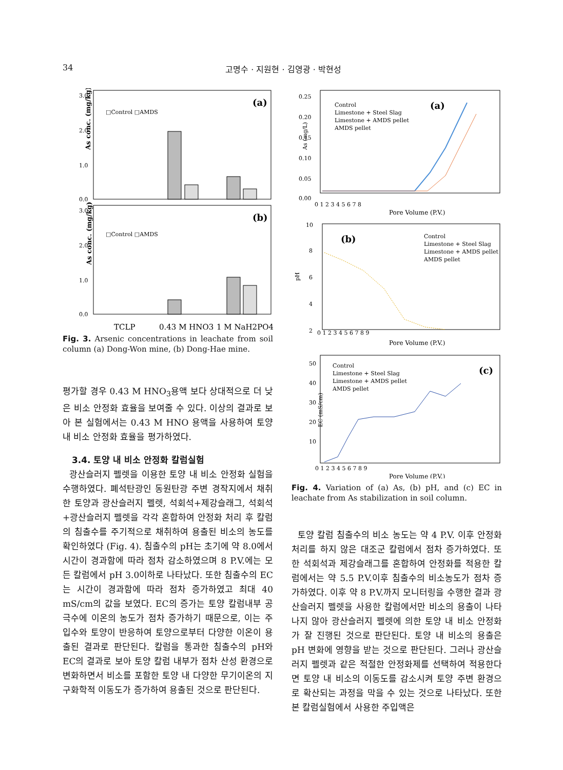34
고명수 · 지원현 · 김영광 · 박현성
As conc. (mg/kg)
3.0
2.0
1.0
0.0
(a)
□Control □AMDS
As conc. (mg/kg)
3.0
2.0
1.0
0.0
(b)
□Control □AMDS
TCLP
0.43 M HNO3
1 M NaH2PO4
Fig. 3. Arsenic concentrations in leachate from soil column (a) Dong-Won mine, (b) Dong-Hae mine.
평가할 경우 0.43 M HNO<sub>3</sub>용액 보다 상대적으로 더 낮은 비소 안정화 효율을 보여줄 수 있다. 이상의 결과로 보아 본 실험에서는 0.43 M HNO 용액을 사용하여 토양 내 비소 안정화 효율을 평가하였다.
3.4. 토양 내 비소 안정화 칼럼실험
광산슬러지 펠렛을 이용한 토양 내 비소 안정화 실험을 수행하였다. 폐석탄광인 동원탄광 주변 경작지에서 채취한 토양과 광산슬러지 펠렛, 석회석+제강슬래그, 석회석+광산슬러지 펠렛을 각각 혼합하여 안정화 처리 후 칼럼의 침출수를 주기적으로 채취하여 용출된 비소의 농도를 확인하였다 (Fig. 4). 침출수의 pH는 초기에 약 8.0에서 시간이 경과함에 따라 점차 감소하였으며 8 P.V.에는 모든 칼럼에서 pH 3.0이하로 나타났다. 또한 침출수의 EC는 시간이 경과함에 따라 점차 증가하였고 최대 40 mS/cm의 값을 보였다. EC의 증가는 토양 칼럼내부 공극수에 이온의 농도가 점차 증가하기 때문으로, 이는 주입수와 토양이 반응하여 토양으로부터 다양한 이온이 용출된 결과로 판단된다. 칼럼을 통과한 침출수의 pH와 EC의 결과로 보아 토양 칼럼 내부가 점차 산성 환경으로 변화하면서 비소를 포함한 토양 내 다양한 무기이온의 지구화학적 이동도가 증가하여 용출된 것으로 판단된다.
As (mg/L)
0.25
0.20
0.15
0.10
0.05
0.00
0 1 2 3 4 5 6 7 8
Pore Volume (P.V.)
(a)
Control
Limestone + Steel Slag
Limestone + AMDS pellet
AMDS pellet
pH
10
8
6
4
2
0 1 2 3 4 5 6 7 8 9
Pore Volume (P.V.)
(b)
Control
Limestone + Steel Slag
Limestone + AMDS pellet
AMDS pellet
EC (mS/cm)
50
40
30
20
10
0 1 2 3 4 5 6 7 8 9
Pore Volume (P.V.)
(c)
Control
Limestone + Steel Slag
Limestone + AMDS pellet
AMDS pellet
Fig. 4. Variation of (a) As, (b) pH, and (c) EC in leachate from As stabilization in soil column.
토양 칼럼 침출수의 비소 농도는 약 4 P.V. 이후 안정화처리를 하지 않은 대조군 칼럼에서 점차 증가하였다. 또한 석회석과 제강슬래그를 혼합하여 안정화를 적용한 칼럼에서는 약 5.5 P.V.이후 침출수의 비소농도가 점차 증가하였다. 이후 약 8 P.V.까지 모니터링을 수행한 결과 광산슬러지 펠렛을 사용한 칼럼에서만 비소의 용출이 나타나지 않아 광산슬러지 펠렛에 의한 토양 내 비소 안정화가 잘 진행된 것으로 판단된다. 토양 내 비소의 용출은 pH 변화에 영향을 받는 것으로 판단된다. 그러나 광산슬러지 펠렛과 같은 적절한 안정화제를 선택하여 적용한다면 토양 내 비소의 이동도를 감소시켜 토양 주변 환경으로 확산되는 과정을 막을 수 있는 것으로 나타났다. 또한 본 칼럼실험에서 사용한 주입액은